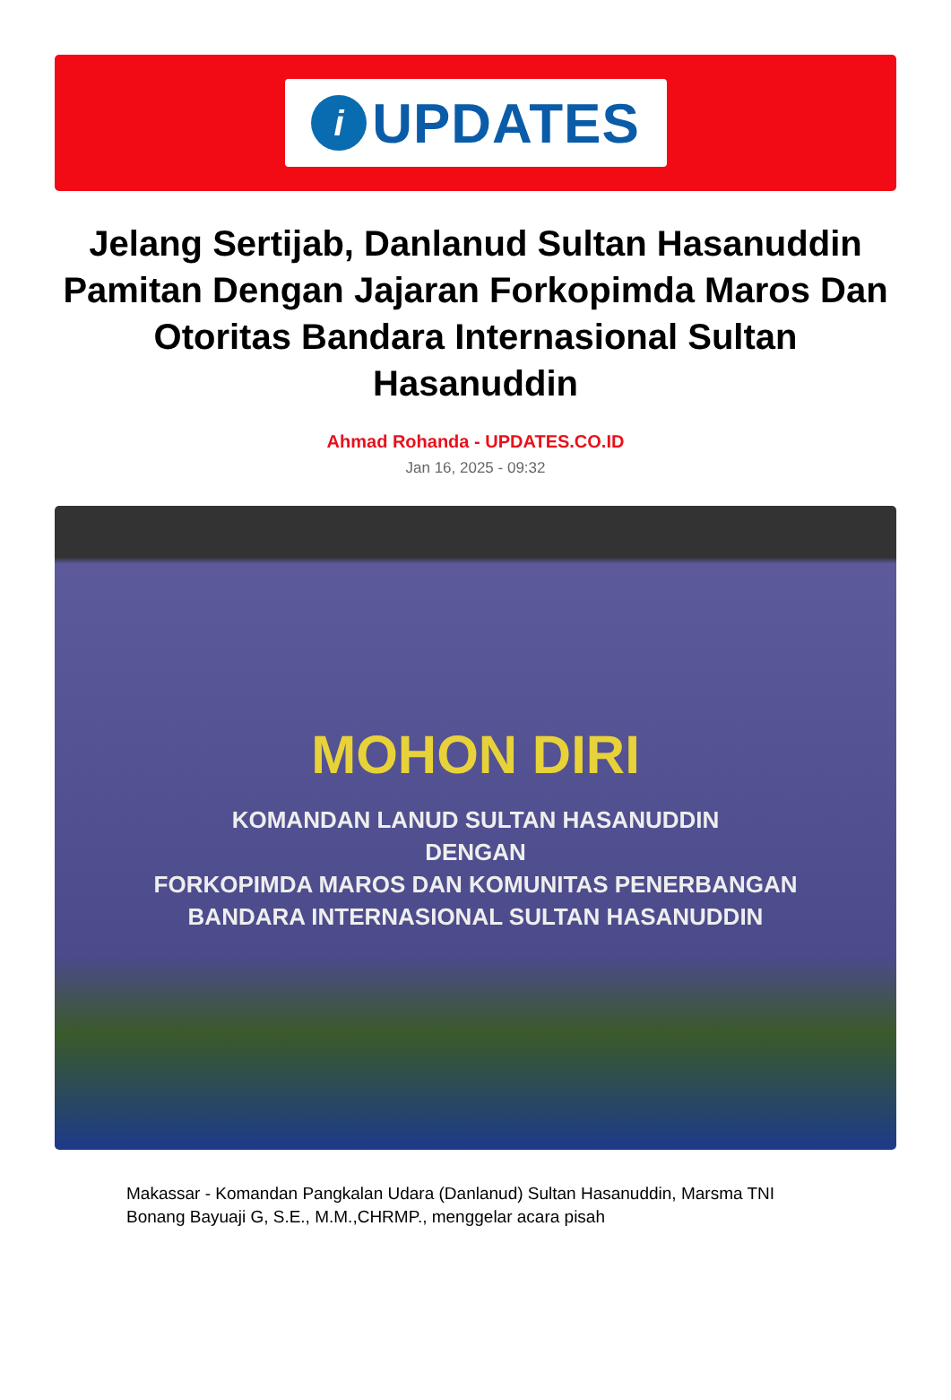i
UPDATES
Jelang Sertijab, Danlanud Sultan Hasanuddin Pamitan Dengan Jajaran Forkopimda Maros Dan Otoritas Bandara Internasional Sultan Hasanuddin
Ahmad Rohanda - UPDATES.CO.ID
Jan 16, 2025 - 09:32
MOHON DIRI
KOMANDAN LANUD SULTAN HASANUDDIN
DENGAN
FORKOPIMDA MAROS DAN KOMUNITAS PENERBANGAN
BANDARA INTERNASIONAL SULTAN HASANUDDIN
Makassar - Komandan Pangkalan Udara (Danlanud) Sultan Hasanuddin, Marsma TNI Bonang Bayuaji G, S.E., M.M.,CHRMP., menggelar acara pisah